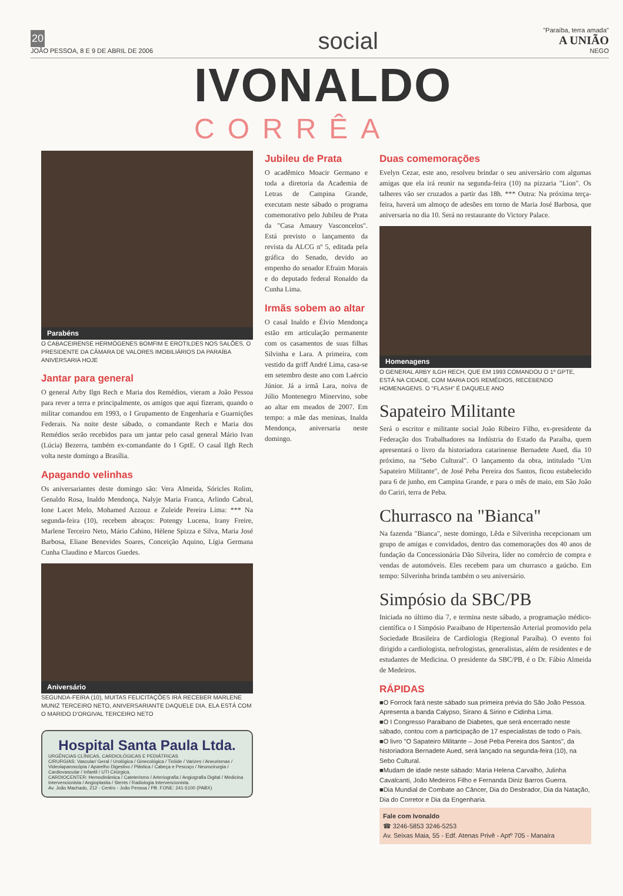20
JOÃO PESSOA, 8 E 9 DE ABRIL DE 2006
social
"Paraíba, terra amada"
A UNIÃO
NEGO
IVONALDO
CORRÊA
Parabéns
O CABACEIRENSE HERMÓGENES BOMFIM E EROTILDES NOS SALÕES. O PRESIDENTE DA CÂMARA DE VALORES IMOBILIÁRIOS DA PARAÍBA ANIVERSARIA HOJE
Jantar para general
O general Arby Ilgn Rech e Maria dos Remédios, vieram a João Pessoa para rever a terra e principalmente, os amigos que aqui fizeram, quando o militar comandou em 1993, o I Grupamento de Engenharia e Guarnições Federais. Na noite deste sábado, o comandante Rech e Maria dos Remédios serão recebidos para um jantar pelo casal general Mário Ivan (Lúcia) Bezerra, também ex-comandante do I GptE. O casal Ilgh Rech volta neste domingo a Brasília.
Apagando velinhas
Os aniversariantes deste domingo são: Vera Almeida, Sóricles Rolim, Genaldo Rosa, Inaldo Mendonça, Nalyje Maria Franca, Arlindo Cabral, Ione Lacet Melo, Mohamed Azzouz e Zuleide Pereira Lima: *** Na segunda-feira (10), recebem abraços: Potengy Lucena, Irany Freire, Marlene Terceiro Neto, Mário Cahino, Hèlene Spizza e Silva, Maria José Barbosa, Eliane Benevides Soares, Conceição Aquino, Lígia Germana Cunha Claudino e Marcos Guedes.
Aniversário
SEGUNDA-FEIRA (10), MUITAS FELICITAÇÕES IRÁ RECEBER MARLENE MUNIZ TERCEIRO NETO, ANIVERSARIANTE DAQUELE DIA. ELA ESTÁ COM O MARIDO D'ORGIVAL TERCEIRO NETO
Hospital Santa Paula Ltda.
URGÊNCIAS CLÍNICAS, CARDIOLÓGICAS E PEDIÁTRICAS
CIRURGIAS: Vascular/ Geral / Urológica / Ginecológica / Tiróide / Varizes / Aneurismas / Videolaparoscópia / Aparelho Digestivo / Plástica / Cabeça e Pescoço / Neurocirurgia / Cardiovascular / Infantil / UTI Cirúrgica.
CARDIOCENTER: Hemodinâmica / Cateterismo / Arteriografia / Angiografia Digital / Medicina Intervencionista / Angioplastia / Stents / Radiologia Intervencionista.
Av. João Machado, 212 - Centro - João Pessoa / PB. FONE: 241-5100 (PABX)
Jubileu de Prata
O acadêmico Moacir Germano e toda a diretoria da Academia de Letras de Campina Grande, executam neste sábado o programa comemorativo pelo Jubileu de Prata da "Casa Amaury Vasconcelos". Está previsto o lançamento da revista da ALCG nº 5, editada pela gráfica do Senado, devido ao empenho do senador Efraim Morais e do deputado federal Ronaldo da Cunha Lima.
Irmãs sobem ao altar
O casal Inaldo e Élvio Mendonça estão em articulação permanente com os casamentos de suas filhas Silvinha e Lara. A primeira, com vestido da griff André Lima, casa-se em setembro deste ano com Laércio Júnior. Já a irmã Lara, noiva de Júlio Montenegro Minervino, sobe ao altar em meados de 2007. Em tempo: a mãe das meninas, Inalda Mendonça, aniversaria neste domingo.
Duas comemorações
Evelyn Cezar, este ano, resolveu brindar o seu aniversário com algumas amigas que ela irá reunir na segunda-feira (10) na pizzaria "Lion". Os talheres vão ser cruzados a partir das 18h. *** Outra: Na próxima terça-feira, haverá um almoço de adesões em torno de Maria José Barbosa, que aniversaria no dia 10. Será no restaurante do Victory Palace.
Homenagens
O GENERAL ARBY ILGH RECH, QUE EM 1993 COMANDOU O 1º GPTE, ESTÁ NA CIDADE, COM MARIA DOS REMÉDIOS, RECEBENDO HOMENAGENS. O "FLASH" É DAQUELE ANO
Sapateiro Militante
Será o escritor e militante social João Ribeiro Filho, ex-presidente da Federação dos Trabalhadores na Indústria do Estado da Paraíba, quem apresentará o livro da historiadora catarinense Bernadete Aued, dia 10 próximo, na "Sebo Cultural". O lançamento da obra, intitulado "Um Sapateiro Militante", de José Peba Pereira dos Santos, ficou estabelecido para 6 de junho, em Campina Grande, e para o mês de maio, em São João do Cariri, terra de Peba.
Churrasco na "Bianca"
Na fazenda "Bianca", neste domingo, Lêda e Silverinha recepcionam um grupo de amigas e convidados, dentro das comemorações dos 40 anos de fundação da Concessionária Dão Silveira, líder no comércio de compra e vendas de automóveis. Eles recebem para um churrasco a gaúcho. Em tempo: Silverinha brinda também o seu aniversário.
Simpósio da SBC/PB
Iniciada no último dia 7, e termina neste sábado, a programação médico-científica o I Simpósio Paraibano de Hipertensão Arterial promovido pela Sociedade Brasileira de Cardiologia (Regional Paraíba). O evento foi dirigido a cardiologista, nefrologistas, generalistas, além de residentes e de estudantes de Medicina. O presidente da SBC/PB, é o Dr. Fábio Almeida de Medeiros.
RÁPIDAS
■O Forrock fará neste sábado sua primeira prévia do São João Pessoa. Apresenta a banda Calypso, Sirano & Sirino e Cidinha Lima.
■O I Congresso Paraibano de Diabetes, que será encerrado neste sábado, contou com a participação de 17 especialistas de todo o País.
■O livro "O Sapateiro Militante – José Peba Pereira dos Santos", da historiadora Bernadete Aued, será lançado na segunda-feira (10), na Sebo Cultural.
■Mudam de idade neste sábado: Maria Helena Carvalho, Julinha Cavalcanti, João Medeiros Filho e Fernanda Diniz Barros Guerra.
■Dia Mundial de Combate ao Câncer, Dia do Desbrador, Dia da Natação, Dia do Corretor e Dia da Engenharia.
Fale com Ivonaldo
☎ 3246-5853 3246-5253
Av. Seixas Maia, 55 - Edf. Atenas Privê - Aptº 705 - Manaíra